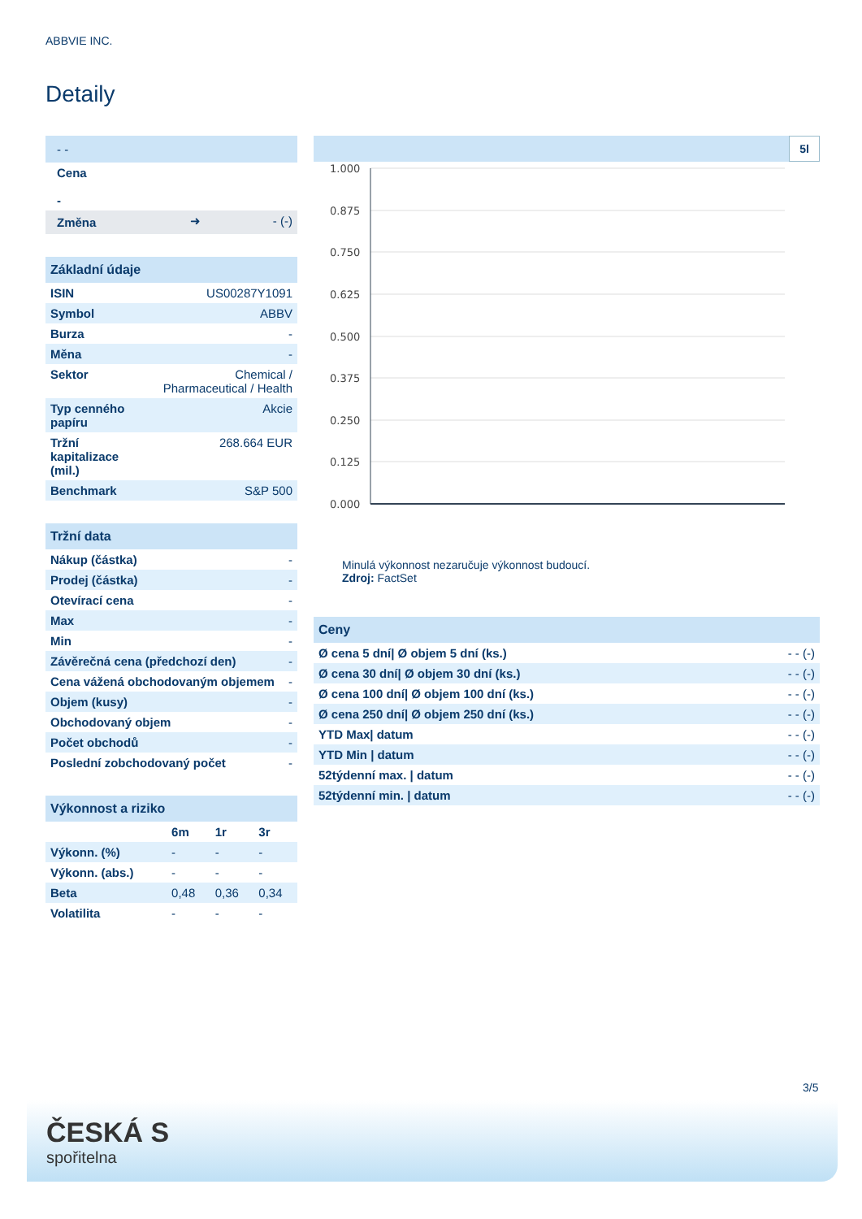ABBVIE INC.
Detaily
| - - | | |
| Cena - | | |
| Změna | ➜ | - (-) |
| Základní údaje | |
| --- | --- |
| ISIN | US00287Y1091 |
| Symbol | ABBV |
| Burza | - |
| Měna | - |
| Sektor | Chemical / Pharmaceutical / Health |
| Typ cenného papíru | Akcie |
| Tržní kapitalizace (mil.) | 268.664 EUR |
| Benchmark | S&P 500 |
| Tržní data | |
| --- | --- |
| Nákup (částka) | - |
| Prodej (částka) | - |
| Otevírací cena | - |
| Max | - |
| Min | - |
| Závěrečná cena (předchozí den) | - |
| Cena vážená obchodovaným objemem | - |
| Objem (kusy) | - |
| Obchodovaný objem | - |
| Počet obchodů | - |
| Poslední zobchodovaný počet | - |
| Výkonnost a riziko | | | |
| --- | --- | --- | --- |
| | 6m | 1r | 3r |
| Výkonn. (%) | - | - | - |
| Výkonn. (abs.) | - | - | - |
| Beta | 0,48 | 0,36 | 0,34 |
| Volatilita | - | - | - |
5l
1.000
0.875
0.750
0.625
0.500
0.375
0.250
0.125
0.000
Minulá výkonnost nezaručuje výkonnost budoucí.
Zdroj: FactSet
| Ceny | |
| --- | --- |
| Ø cena 5 dní/ Ø objem 5 dní (ks.) | - - (-) |
| Ø cena 30 dní/ Ø objem 30 dní (ks.) | - - (-) |
| Ø cena 100 dní/ Ø objem 100 dní (ks.) | - - (-) |
| Ø cena 250 dní/ Ø objem 250 dní (ks.) | - - (-) |
| YTD Max/ datum | - - (-) |
| YTD Min / datum | - - (-) |
| 52týdenní max. / datum | - - (-) |
| 52týdenní min. / datum | - - (-) |
3/5
ČESKÁ S
spořitelna